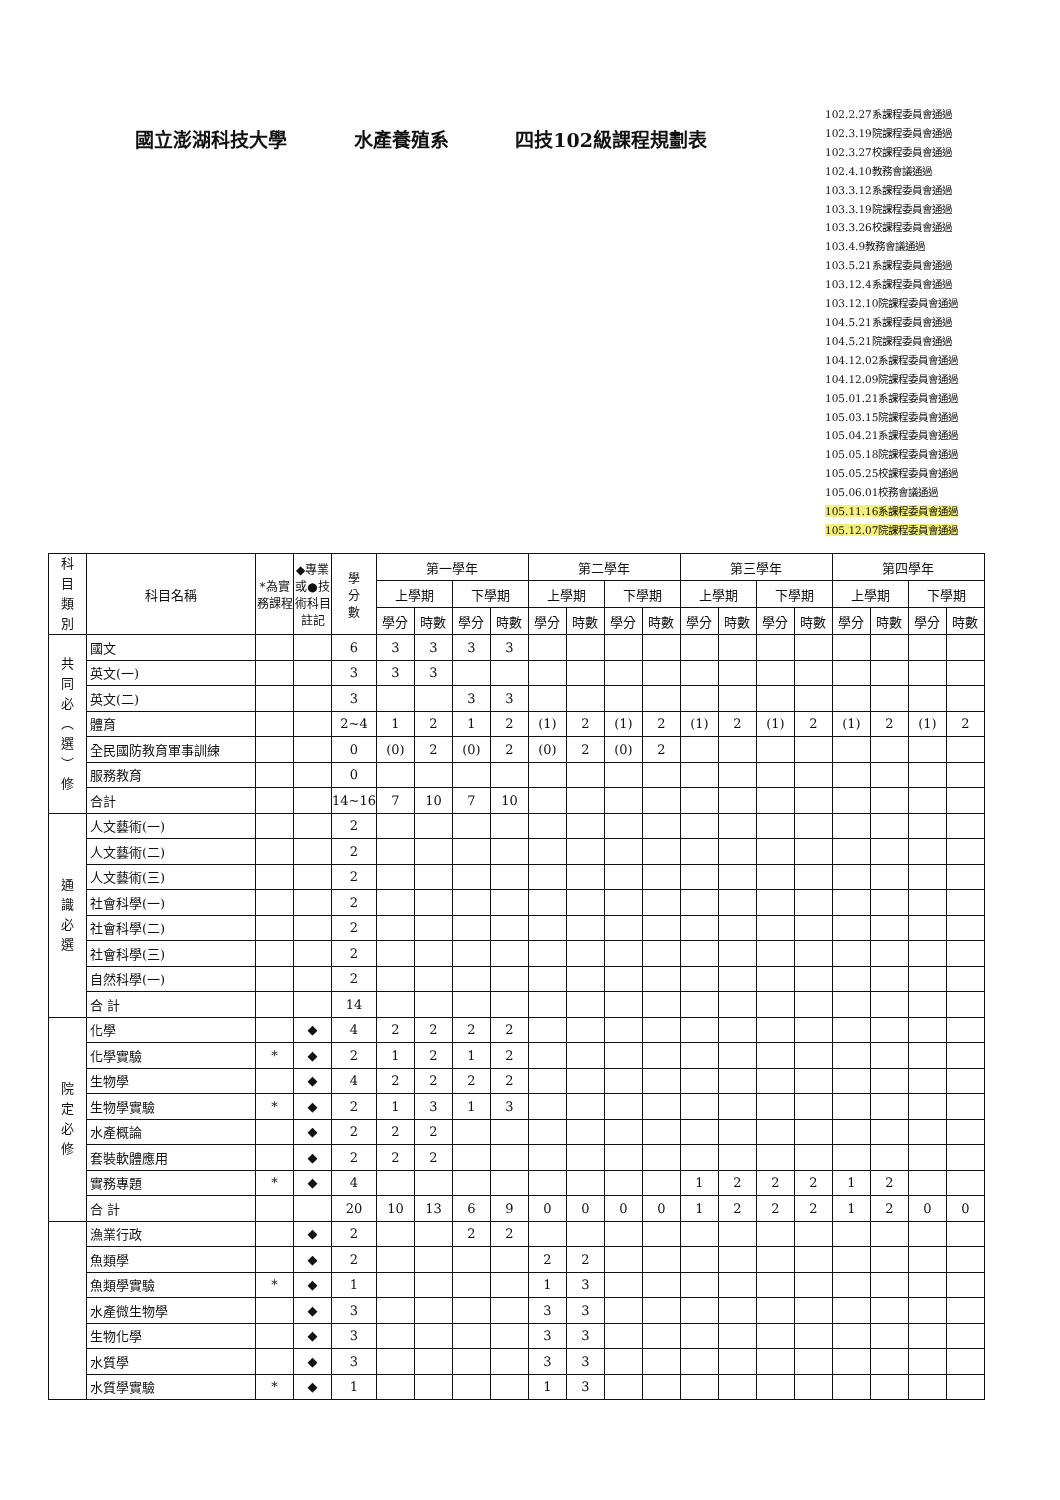國立澎湖科技大學 水產養殖系 四技102級課程規劃表
102.2.27系課程委員會通過
102.3.19院課程委員會通過
102.3.27校課程委員會通過
102.4.10教務會議通過
103.3.12系課程委員會通過
103.3.19院課程委員會通過
103.3.26校課程委員會通過
103.4.9教務會議通過
103.5.21系課程委員會通過
103.12.4系課程委員會通過
103.12.10院課程委員會通過
104.5.21系課程委員會通過
104.5.21院課程委員會通過
104.12.02系課程委員會通過
104.12.09院課程委員會通過
105.01.21系課程委員會通過
105.03.15院課程委員會通過
105.04.21系課程委員會通過
105.05.18院課程委員會通過
105.05.25校課程委員會通過
105.06.01校務會議通過
105.11.16系課程委員會通過
105.12.07院課程委員會通過
| 科 目 類 別 | 科目名稱 | *為實務課程 | ◆專業或●技術科目註記 | 學 分 數 | 第一學年 | | | | 第二學年 | | | | 第三學年 | | | | 第四學年 | | | |
| --- | --- | --- | --- | --- | --- | --- | --- | --- | --- | --- | --- | --- | --- | --- | --- | --- | --- | --- | --- | --- |
| | | | | | 上學期 | | 下學期 | | 上學期 | | 下學期 | | 上學期 | | 下學期 | | 上學期 | | 下學期 | |
| | | | | | 學分 | 時數 | 學分 | 時數 | 學分 | 時數 | 學分 | 時數 | 學分 | 時數 | 學分 | 時數 | 學分 | 時數 | 學分 | 時數 |
| 共 同 必 ︵ 選 ︶ 修 | 國文 | | | 6 | 3 | 3 | 3 | 3 | | | | | | | | | | | | |
| | 英文(一) | | | 3 | 3 | 3 | | | | | | | | | | | | | | |
| | 英文(二) | | | 3 | | | 3 | 3 | | | | | | | | | | | | |
| | 體育 | | | 2~4 | 1 | 2 | 1 | 2 | (1) | 2 | (1) | 2 | (1) | 2 | (1) | 2 | (1) | 2 | (1) | 2 |
| | 全民國防教育軍事訓練 | | | 0 | (0) | 2 | (0) | 2 | (0) | 2 | (0) | 2 | | | | | | | | |
| | 服務教育 | | | 0 | | | | | | | | | | | | | | | | |
| | 合計 | | | 14~16 | 7 | 10 | 7 | 10 | | | | | | | | | | | | |
| 通 識 必 選 | 人文藝術(一) | | | 2 | | | | | | | | | | | | | | | | |
| | 人文藝術(二) | | | 2 | | | | | | | | | | | | | | | | |
| | 人文藝術(三) | | | 2 | | | | | | | | | | | | | | | | |
| | 社會科學(一) | | | 2 | | | | | | | | | | | | | | | | |
| | 社會科學(二) | | | 2 | | | | | | | | | | | | | | | | |
| | 社會科學(三) | | | 2 | | | | | | | | | | | | | | | | |
| | 自然科學(一) | | | 2 | | | | | | | | | | | | | | | | |
| | 合 計 | | | 14 | | | | | | | | | | | | | | | | |
| 院 定 必 修 | 化學 | | ◆ | 4 | 2 | 2 | 2 | 2 | | | | | | | | | | | | |
| | 化學實驗 | * | ◆ | 2 | 1 | 2 | 1 | 2 | | | | | | | | | | | | |
| | 生物學 | | ◆ | 4 | 2 | 2 | 2 | 2 | | | | | | | | | | | | |
| | 生物學實驗 | * | ◆ | 2 | 1 | 3 | 1 | 3 | | | | | | | | | | | | |
| | 水產概論 | | ◆ | 2 | 2 | 2 | | | | | | | | | | | | | | |
| | 套裝軟體應用 | | ◆ | 2 | 2 | 2 | | | | | | | | | | | | | | |
| | 實務專題 | * | ◆ | 4 | | | | | | | | | 1 | 2 | 2 | 2 | 1 | 2 | | |
| | 合 計 | | | 20 | 10 | 13 | 6 | 9 | 0 | 0 | 0 | 0 | 1 | 2 | 2 | 2 | 1 | 2 | 0 | 0 |
| | 漁業行政 | | ◆ | 2 | | | 2 | 2 | | | | | | | | | | | | |
| | 魚類學 | | ◆ | 2 | | | | | 2 | 2 | | | | | | | | | | |
| | 魚類學實驗 | * | ◆ | 1 | | | | | 1 | 3 | | | | | | | | | | |
| | 水產微生物學 | | ◆ | 3 | | | | | 3 | 3 | | | | | | | | | | |
| | 生物化學 | | ◆ | 3 | | | | | 3 | 3 | | | | | | | | | | |
| | 水質學 | | ◆ | 3 | | | | | 3 | 3 | | | | | | | | | | |
| | 水質學實驗 | * | ◆ | 1 | | | | | 1 | 3 | | | | | | | | | | |